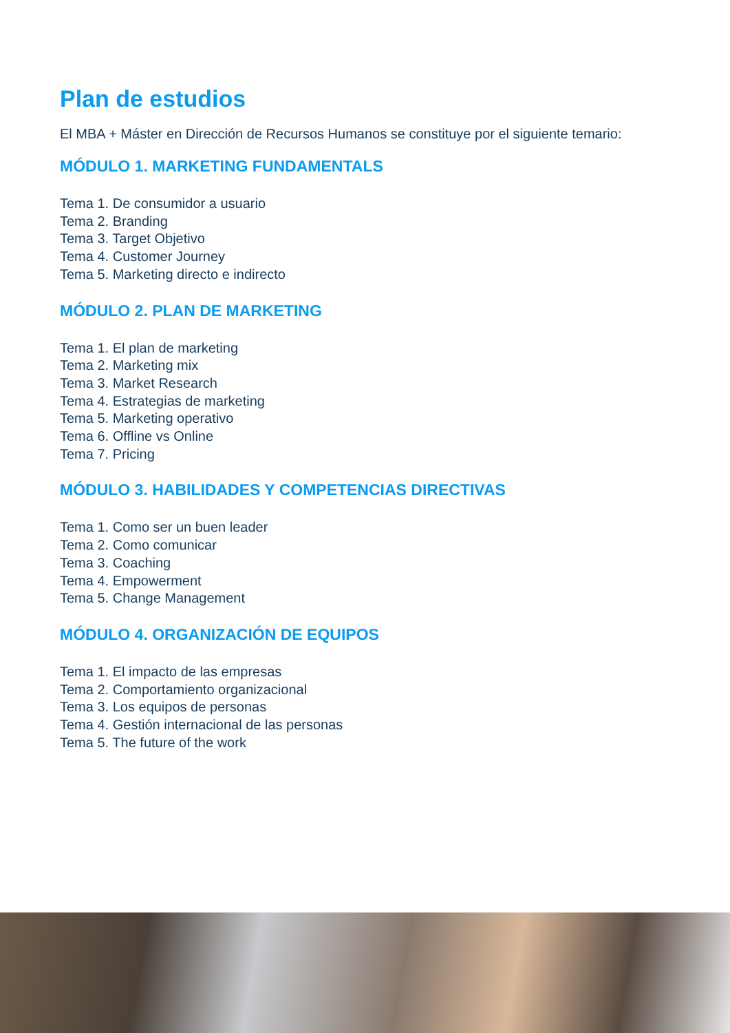Plan de estudios
El MBA + Máster en Dirección de Recursos Humanos se constituye por el siguiente temario:
MÓDULO 1. MARKETING FUNDAMENTALS
Tema 1. De consumidor a usuario
Tema 2. Branding
Tema 3. Target Objetivo
Tema 4. Customer Journey
Tema 5. Marketing directo e indirecto
MÓDULO 2. PLAN DE MARKETING
Tema 1. El plan de marketing
Tema 2. Marketing mix
Tema 3. Market Research
Tema 4. Estrategias de marketing
Tema 5. Marketing operativo
Tema 6. Offline vs Online
Tema 7. Pricing
MÓDULO 3. HABILIDADES Y COMPETENCIAS DIRECTIVAS
Tema 1. Como ser un buen leader
Tema 2. Como comunicar
Tema 3. Coaching
Tema 4. Empowerment
Tema 5. Change Management
MÓDULO 4. ORGANIZACIÓN DE EQUIPOS
Tema 1. El impacto de las empresas
Tema 2. Comportamiento organizacional
Tema 3. Los equipos de personas
Tema 4. Gestión internacional de las personas
Tema 5. The future of the work